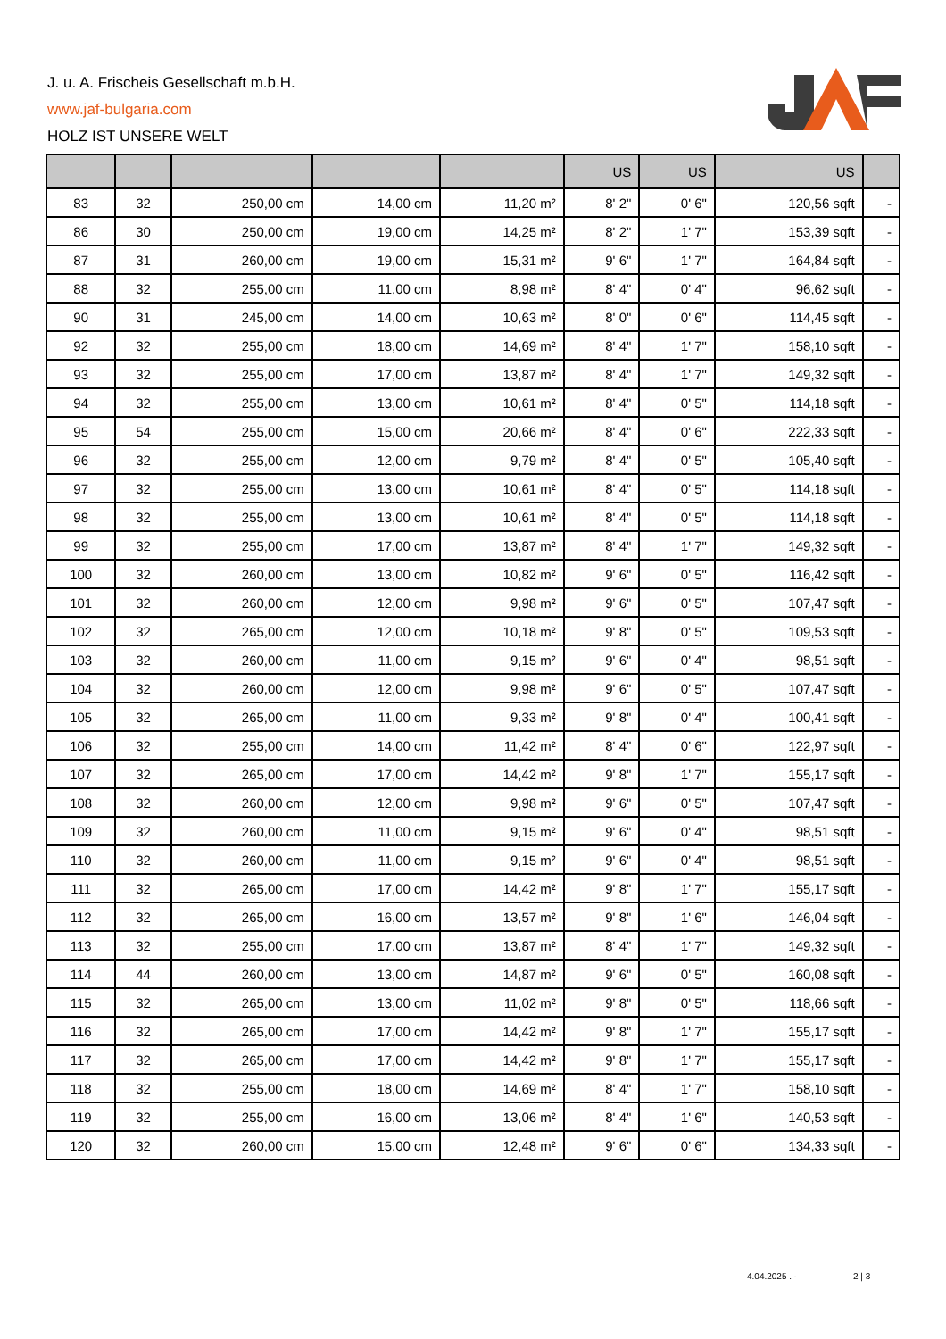J. u. A. Frischeis Gesellschaft m.b.H.
www.jaf-bulgaria.com
HOLZ IST UNSERE WELT
| | | | | | US | US | US | |
| --- | --- | --- | --- | --- | --- | --- | --- | --- |
| 83 | 32 | 250,00 cm | 14,00 cm | 11,20 m² | 8' 2" | 0' 6" | 120,56 sqft | - |
| 86 | 30 | 250,00 cm | 19,00 cm | 14,25 m² | 8' 2" | 1' 7" | 153,39 sqft | - |
| 87 | 31 | 260,00 cm | 19,00 cm | 15,31 m² | 9' 6" | 1' 7" | 164,84 sqft | - |
| 88 | 32 | 255,00 cm | 11,00 cm | 8,98 m² | 8' 4" | 0' 4" | 96,62 sqft | - |
| 90 | 31 | 245,00 cm | 14,00 cm | 10,63 m² | 8' 0" | 0' 6" | 114,45 sqft | - |
| 92 | 32 | 255,00 cm | 18,00 cm | 14,69 m² | 8' 4" | 1' 7" | 158,10 sqft | - |
| 93 | 32 | 255,00 cm | 17,00 cm | 13,87 m² | 8' 4" | 1' 7" | 149,32 sqft | - |
| 94 | 32 | 255,00 cm | 13,00 cm | 10,61 m² | 8' 4" | 0' 5" | 114,18 sqft | - |
| 95 | 54 | 255,00 cm | 15,00 cm | 20,66 m² | 8' 4" | 0' 6" | 222,33 sqft | - |
| 96 | 32 | 255,00 cm | 12,00 cm | 9,79 m² | 8' 4" | 0' 5" | 105,40 sqft | - |
| 97 | 32 | 255,00 cm | 13,00 cm | 10,61 m² | 8' 4" | 0' 5" | 114,18 sqft | - |
| 98 | 32 | 255,00 cm | 13,00 cm | 10,61 m² | 8' 4" | 0' 5" | 114,18 sqft | - |
| 99 | 32 | 255,00 cm | 17,00 cm | 13,87 m² | 8' 4" | 1' 7" | 149,32 sqft | - |
| 100 | 32 | 260,00 cm | 13,00 cm | 10,82 m² | 9' 6" | 0' 5" | 116,42 sqft | - |
| 101 | 32 | 260,00 cm | 12,00 cm | 9,98 m² | 9' 6" | 0' 5" | 107,47 sqft | - |
| 102 | 32 | 265,00 cm | 12,00 cm | 10,18 m² | 9' 8" | 0' 5" | 109,53 sqft | - |
| 103 | 32 | 260,00 cm | 11,00 cm | 9,15 m² | 9' 6" | 0' 4" | 98,51 sqft | - |
| 104 | 32 | 260,00 cm | 12,00 cm | 9,98 m² | 9' 6" | 0' 5" | 107,47 sqft | - |
| 105 | 32 | 265,00 cm | 11,00 cm | 9,33 m² | 9' 8" | 0' 4" | 100,41 sqft | - |
| 106 | 32 | 255,00 cm | 14,00 cm | 11,42 m² | 8' 4" | 0' 6" | 122,97 sqft | - |
| 107 | 32 | 265,00 cm | 17,00 cm | 14,42 m² | 9' 8" | 1' 7" | 155,17 sqft | - |
| 108 | 32 | 260,00 cm | 12,00 cm | 9,98 m² | 9' 6" | 0' 5" | 107,47 sqft | - |
| 109 | 32 | 260,00 cm | 11,00 cm | 9,15 m² | 9' 6" | 0' 4" | 98,51 sqft | - |
| 110 | 32 | 260,00 cm | 11,00 cm | 9,15 m² | 9' 6" | 0' 4" | 98,51 sqft | - |
| 111 | 32 | 265,00 cm | 17,00 cm | 14,42 m² | 9' 8" | 1' 7" | 155,17 sqft | - |
| 112 | 32 | 265,00 cm | 16,00 cm | 13,57 m² | 9' 8" | 1' 6" | 146,04 sqft | - |
| 113 | 32 | 255,00 cm | 17,00 cm | 13,87 m² | 8' 4" | 1' 7" | 149,32 sqft | - |
| 114 | 44 | 260,00 cm | 13,00 cm | 14,87 m² | 9' 6" | 0' 5" | 160,08 sqft | - |
| 115 | 32 | 265,00 cm | 13,00 cm | 11,02 m² | 9' 8" | 0' 5" | 118,66 sqft | - |
| 116 | 32 | 265,00 cm | 17,00 cm | 14,42 m² | 9' 8" | 1' 7" | 155,17 sqft | - |
| 117 | 32 | 265,00 cm | 17,00 cm | 14,42 m² | 9' 8" | 1' 7" | 155,17 sqft | - |
| 118 | 32 | 255,00 cm | 18,00 cm | 14,69 m² | 8' 4" | 1' 7" | 158,10 sqft | - |
| 119 | 32 | 255,00 cm | 16,00 cm | 13,06 m² | 8' 4" | 1' 6" | 140,53 sqft | - |
| 120 | 32 | 260,00 cm | 15,00 cm | 12,48 m² | 9' 6" | 0' 6" | 134,33 sqft | - |
4.04.2025 . - 2 | 3